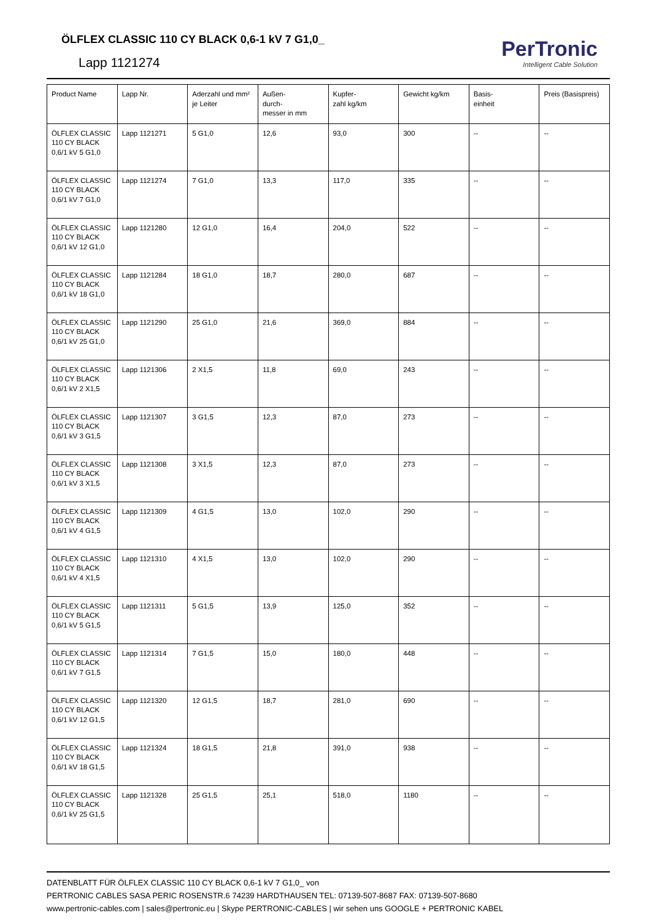ÖLFLEX CLASSIC 110 CY BLACK 0,6-1 kV 7 G1,0_
Lapp 1121274
PerTronic
Intelligent Cable Solution
| Product Name | Lapp Nr. | Aderzahl und mm² je Leiter | Außen- durch- messer in mm | Kupfer- zahl kg/km | Gewicht kg/km | Basis- einheit | Preis (Basispreis) |
| --- | --- | --- | --- | --- | --- | --- | --- |
| ÖLFLEX CLASSIC 110 CY BLACK 0,6/1 kV 5 G1,0 | Lapp 1121271 | 5 G1,0 | 12,6 | 93,0 | 300 | -- | -- |
| ÖLFLEX CLASSIC 110 CY BLACK 0,6/1 kV 7 G1,0 | Lapp 1121274 | 7 G1,0 | 13,3 | 117,0 | 335 | -- | -- |
| ÖLFLEX CLASSIC 110 CY BLACK 0,6/1 kV 12 G1,0 | Lapp 1121280 | 12 G1,0 | 16,4 | 204,0 | 522 | -- | -- |
| ÖLFLEX CLASSIC 110 CY BLACK 0,6/1 kV 18 G1,0 | Lapp 1121284 | 18 G1,0 | 18,7 | 280,0 | 687 | -- | -- |
| ÖLFLEX CLASSIC 110 CY BLACK 0,6/1 kV 25 G1,0 | Lapp 1121290 | 25 G1,0 | 21,6 | 369,0 | 884 | -- | -- |
| ÖLFLEX CLASSIC 110 CY BLACK 0,6/1 kV 2 X1,5 | Lapp 1121306 | 2 X1,5 | 11,8 | 69,0 | 243 | -- | -- |
| ÖLFLEX CLASSIC 110 CY BLACK 0,6/1 kV 3 G1,5 | Lapp 1121307 | 3 G1,5 | 12,3 | 87,0 | 273 | -- | -- |
| ÖLFLEX CLASSIC 110 CY BLACK 0,6/1 kV 3 X1,5 | Lapp 1121308 | 3 X1,5 | 12,3 | 87,0 | 273 | -- | -- |
| ÖLFLEX CLASSIC 110 CY BLACK 0,6/1 kV 4 G1,5 | Lapp 1121309 | 4 G1,5 | 13,0 | 102,0 | 290 | -- | -- |
| ÖLFLEX CLASSIC 110 CY BLACK 0,6/1 kV 4 X1,5 | Lapp 1121310 | 4 X1,5 | 13,0 | 102,0 | 290 | -- | -- |
| ÖLFLEX CLASSIC 110 CY BLACK 0,6/1 kV 5 G1,5 | Lapp 1121311 | 5 G1,5 | 13,9 | 125,0 | 352 | -- | -- |
| ÖLFLEX CLASSIC 110 CY BLACK 0,6/1 kV 7 G1,5 | Lapp 1121314 | 7 G1,5 | 15,0 | 180,0 | 448 | -- | -- |
| ÖLFLEX CLASSIC 110 CY BLACK 0,6/1 kV 12 G1,5 | Lapp 1121320 | 12 G1,5 | 18,7 | 281,0 | 690 | -- | -- |
| ÖLFLEX CLASSIC 110 CY BLACK 0,6/1 kV 18 G1,5 | Lapp 1121324 | 18 G1,5 | 21,8 | 391,0 | 938 | -- | -- |
| ÖLFLEX CLASSIC 110 CY BLACK 0,6/1 kV 25 G1,5 | Lapp 1121328 | 25 G1,5 | 25,1 | 518,0 | 1180 | -- | -- |
DATENBLATT FÜR ÖLFLEX CLASSIC 110 CY BLACK 0,6-1 kV 7 G1,0_ von
PERTRONIC CABLES SASA PERIC ROSENSTR.6 74239 HARDTHAUSEN TEL: 07139-507-8687 FAX: 07139-507-8680
www.pertronic-cables.com | sales@pertronic.eu | Skype PERTRONIC-CABLES | wir sehen uns GOOGLE + PERTRONIC KABEL